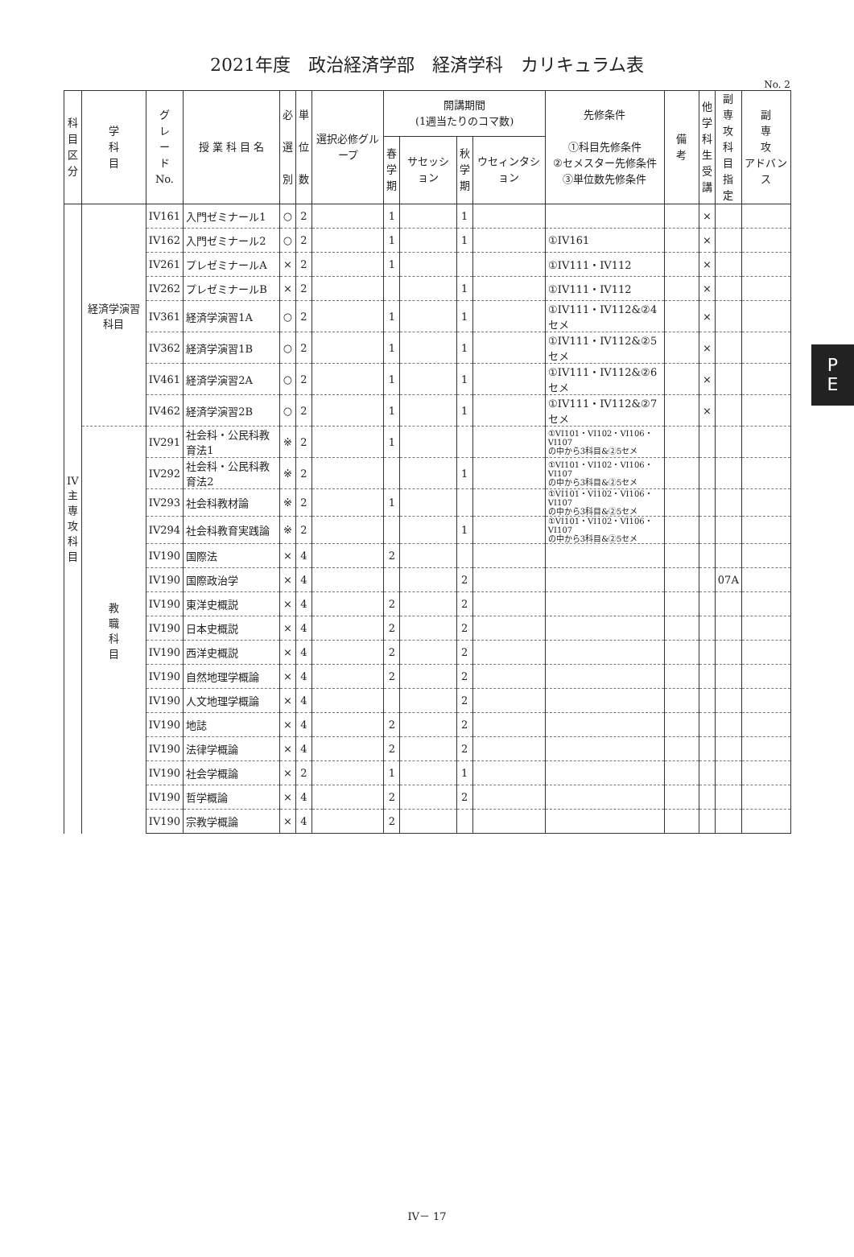2021年度　政治経済学部　経済学科　カリキュラム表
No. 2
| 科 目 区 分 | 学 科 目 | グ レ ー ド No. | 授 業 科 目 名 | 必 選 別 | 単 位 数 | 選択必修グループ | 開講期間 (1週当たりのコマ数) | | | | 先修条件 ①科目先修条件 ②セメスター先修条件 ③単位数先修条件 | 備 考 | 他 学 科 生 受 講 | 副 専 攻 科 目 指 定 | 副 専 攻 アドバンス |
| --- | --- | --- | --- | --- | --- | --- | --- | --- | --- | --- | --- | --- | --- | --- | --- |
| | | | | | | | 春 学 期 | サセッション | 秋 学 期 | ウセィンタション | | | | | |
| IV 主 専 攻 科 目 | 経済学演習科目 | IV161 | 入門ゼミナール1 | ○ | 2 | | 1 | | 1 | | | | × | | |
| | | IV162 | 入門ゼミナール2 | ○ | 2 | | 1 | | 1 | | ①IV161 | | × | | |
| | | IV261 | プレゼミナールA | × | 2 | | 1 | | | | ①IV111・IV112 | | × | | |
| | | IV262 | プレゼミナールB | × | 2 | | | | 1 | | ①IV111・IV112 | | × | | |
| | | IV361 | 経済学演習1A | ○ | 2 | | 1 | | 1 | | ①IV111・IV112&②4セメ | | × | | |
| | | IV362 | 経済学演習1B | ○ | 2 | | 1 | | 1 | | ①IV111・IV112&②5セメ | | × | | |
| | | IV461 | 経済学演習2A | ○ | 2 | | 1 | | 1 | | ①IV111・IV112&②6セメ | | × | | |
| | | IV462 | 経済学演習2B | ○ | 2 | | 1 | | 1 | | ①IV111・IV112&②7セメ | | × | | |
| | 教 職 科 目 | IV291 | 社会科・公民科教育法1 | ※ | 2 | | 1 | | | | ①VI101・VI102・VI106・VI107 の中から3科目&②5セメ | | | | |
| | | IV292 | 社会科・公民科教育法2 | ※ | 2 | | | | 1 | | ①VI101・VI102・VI106・VI107 の中から3科目&②5セメ | | | | |
| | | IV293 | 社会科教材論 | ※ | 2 | | 1 | | | | ①VI101・VI102・VI106・VI107 の中から3科目&②5セメ | | | | |
| | | IV294 | 社会科教育実践論 | ※ | 2 | | | | 1 | | ①VI101・VI102・VI106・VI107 の中から3科目&②5セメ | | | | |
| | | IV190 | 国際法 | × | 4 | | 2 | | | | | | | | |
| | | IV190 | 国際政治学 | × | 4 | | | | 2 | | | | | 07A | |
| | | IV190 | 東洋史概説 | × | 4 | | 2 | | 2 | | | | | | |
| | | IV190 | 日本史概説 | × | 4 | | 2 | | 2 | | | | | | |
| | | IV190 | 西洋史概説 | × | 4 | | 2 | | 2 | | | | | | |
| | | IV190 | 自然地理学概論 | × | 4 | | 2 | | 2 | | | | | | |
| | | IV190 | 人文地理学概論 | × | 4 | | | | 2 | | | | | | |
| | | IV190 | 地誌 | × | 4 | | 2 | | 2 | | | | | | |
| | | IV190 | 法律学概論 | × | 4 | | 2 | | 2 | | | | | | |
| | | IV190 | 社会学概論 | × | 2 | | 1 | | 1 | | | | | | |
| | | IV190 | 哲学概論 | × | 4 | | 2 | | 2 | | | | | | |
| | | IV190 | 宗教学概論 | × | 4 | | 2 | | | | | | | | |
P
E
IV－ 17